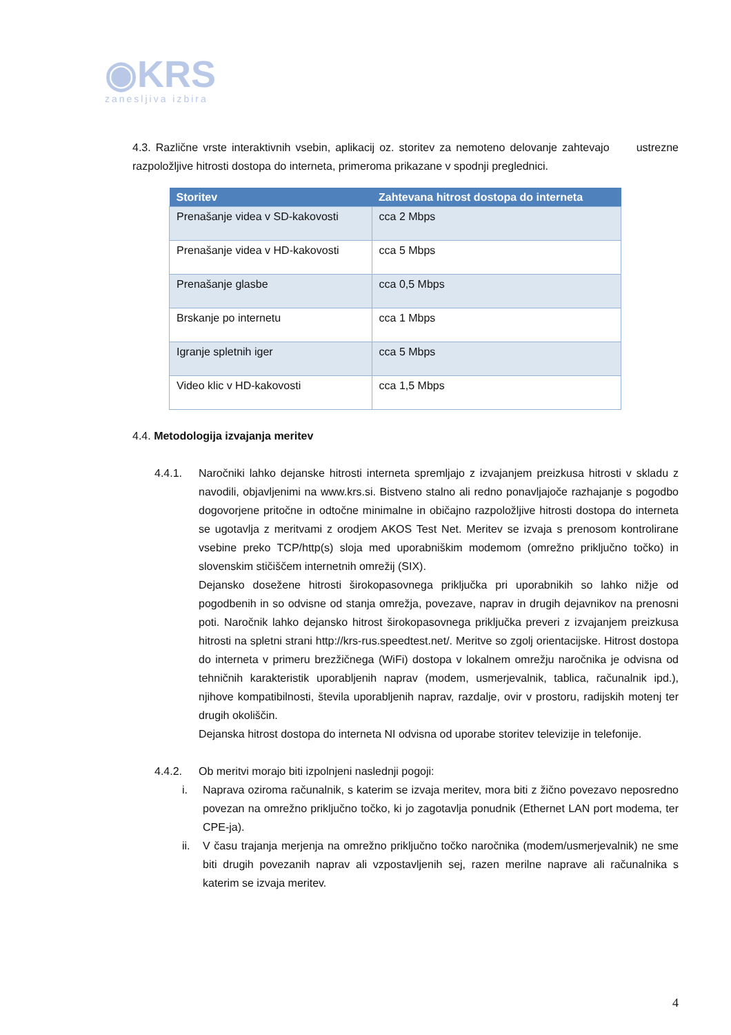◉KRS
zanesljiva izbira
4.3. Različne vrste interaktivnih vsebin, aplikacij oz. storitev za nemoteno delovanje zahtevajo ustrezne razpoložljive hitrosti dostopa do interneta, primeroma prikazane v spodnji preglednici.
| Storitev | Zahtevana hitrost dostopa do interneta |
| --- | --- |
| Prenašanje videa v SD-kakovosti | cca 2 Mbps |
| Prenašanje videa v HD-kakovosti | cca 5 Mbps |
| Prenašanje glasbe | cca 0,5 Mbps |
| Brskanje po internetu | cca 1 Mbps |
| Igranje spletnih iger | cca 5 Mbps |
| Video klic v HD-kakovosti | cca 1,5 Mbps |
4.4. Metodologija izvajanja meritev
4.4.1. Naročniki lahko dejanske hitrosti interneta spremljajo z izvajanjem preizkusa hitrosti v skladu z navodili, objavljenimi na www.krs.si. Bistveno stalno ali redno ponavljajoče razhajanje s pogodbo dogovorjene pritočne in odtočne minimalne in običajno razpoložljive hitrosti dostopa do interneta se ugotavlja z meritvami z orodjem AKOS Test Net. Meritev se izvaja s prenosom kontrolirane vsebine preko TCP/http(s) sloja med uporabniškim modemom (omrežno priključno točko) in slovenskim stičiščem internetnih omrežij (SIX).
Dejansko dosežene hitrosti širokopasovnega priključka pri uporabnikih so lahko nižje od pogodbenih in so odvisne od stanja omrežja, povezave, naprav in drugih dejavnikov na prenosni poti. Naročnik lahko dejansko hitrost širokopasovnega priključka preveri z izvajanjem preizkusa hitrosti na spletni strani http://krs-rus.speedtest.net/. Meritve so zgolj orientacijske. Hitrost dostopa do interneta v primeru brezžičnega (WiFi) dostopa v lokalnem omrežju naročnika je odvisna od tehničnih karakteristik uporabljenih naprav (modem, usmerjevalnik, tablica, računalnik ipd.), njihove kompatibilnosti, števila uporabljenih naprav, razdalje, ovir v prostoru, radijskih motenj ter drugih okoliščin.
Dejanska hitrost dostopa do interneta NI odvisna od uporabe storitev televizije in telefonije.
4.4.2. Ob meritvi morajo biti izpolnjeni naslednji pogoji:
i. Naprava oziroma računalnik, s katerim se izvaja meritev, mora biti z žično povezavo neposredno povezan na omrežno priključno točko, ki jo zagotavlja ponudnik (Ethernet LAN port modema, ter CPE-ja).
ii. V času trajanja merjenja na omrežno priključno točko naročnika (modem/usmerjevalnik) ne sme biti drugih povezanih naprav ali vzpostavljenih sej, razen merilne naprave ali računalnika s katerim se izvaja meritev.
4